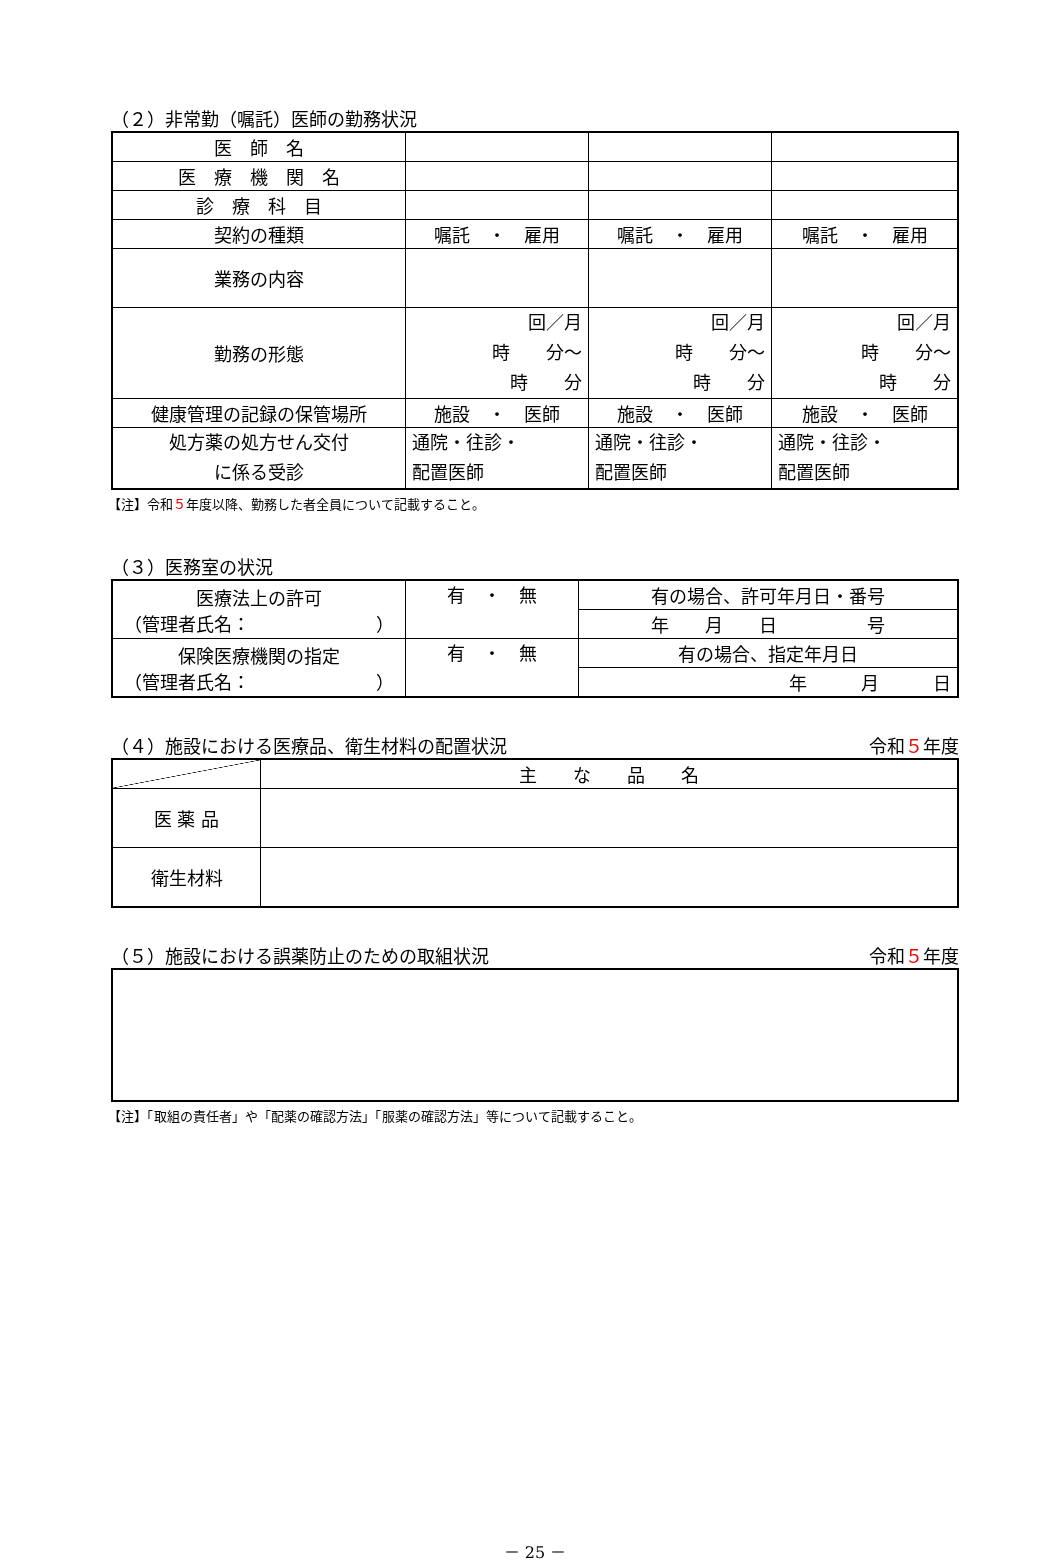（２）非常勤（嘱託）医師の勤務状況
| 医 師 名 | | | |
| 医 療 機 関 名 | | | |
| 診 療 科 目 | | | |
| 契約の種類 | 嘱託 ・ 雇用 | 嘱託 ・ 雇用 | 嘱託 ・ 雇用 |
| 業務の内容 | | | |
| 勤務の形態 | 回／月 時 分～ 時 分 | 回／月 時 分～ 時 分 | 回／月 時 分～ 時 分 |
| 健康管理の記録の保管場所 | 施設 ・ 医師 | 施設 ・ 医師 | 施設 ・ 医師 |
| 処方薬の処方せん交付 に係る受診 | 通院・往診・ 配置医師 | 通院・往診・ 配置医師 | 通院・往診・ 配置医師 |
【注】令和５年度以降、勤務した者全員について記載すること。
（３）医務室の状況
| 医療法上の許可 （管理者氏名： ） | 有 ・ 無 | 有の場合、許可年月日・番号 |
| | | 年 月 日 号 |
| 保険医療機関の指定 （管理者氏名： ） | 有 ・ 無 | 有の場合、指定年月日 |
| | | 年 月 日 |
（４）施設における医療品、衛生材料の配置状況 令和５年度
| | 主 な 品 名 |
| 医 薬 品 | |
| 衛生材料 | |
（５）施設における誤薬防止のための取組状況 令和５年度
【注】「取組の責任者」や「配薬の確認方法」「服薬の確認方法」等について記載すること。
－ 25 －